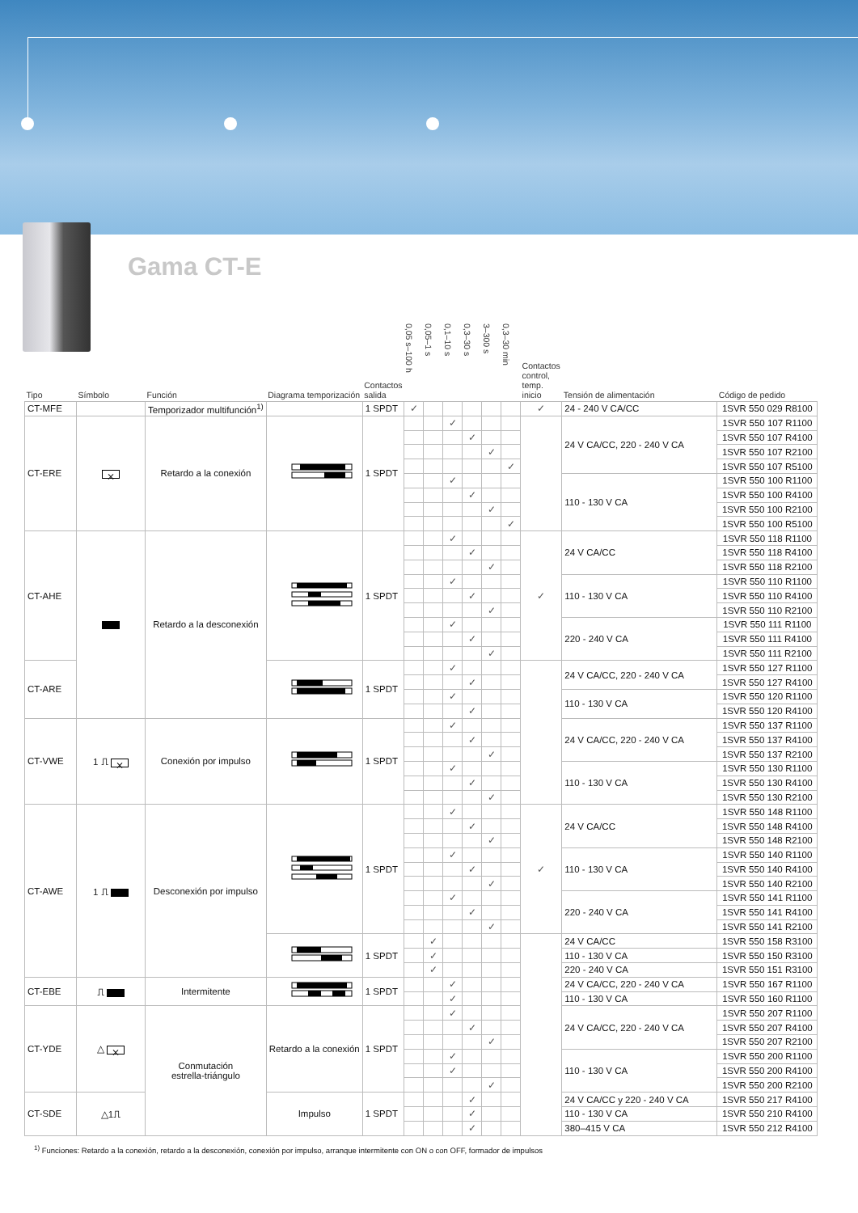Gama CT-E
| Tipo | Símbolo | Función | Diagrama temporización | Contactos salida | 0,05 s–100 h | 0,05–1 s | 0,1–10 s | 0,3–30 s | 3–300 s | 0,3–30 min | Contactos control, temp. inicio | Tensión de alimentación | Código de pedido |
| --- | --- | --- | --- | --- | --- | --- | --- | --- | --- | --- | --- | --- | --- |
| CT-MFE | | Temporizador multifunción<sup>1)</sup> | | 1 SPDT | ✓ | | | | | | ✓ | 24 - 240 V CA/CC | 1SVR 550 029 R8100 |
| CT-ERE | ⨯ | Retardo a la conexión | | 1 SPDT | | | ✓ | | | | | 24 V CA/CC, 220 - 240 V CA | 1SVR 550 107 R1100 |
| | | | | | | | | ✓ | | | | | 1SVR 550 107 R4100 |
| | | | | | | | | | ✓ | | | | 1SVR 550 107 R2100 |
| | | | | | | | | | | ✓ | | | 1SVR 550 107 R5100 |
| | | | | | | | ✓ | | | | | 110 - 130 V CA | 1SVR 550 100 R1100 |
| | | | | | | | | ✓ | | | | | 1SVR 550 100 R4100 |
| | | | | | | | | | ✓ | | | | 1SVR 550 100 R2100 |
| | | | | | | | | | | ✓ | | | 1SVR 550 100 R5100 |
| CT-AHE | | Retardo a la desconexión | | 1 SPDT | | | ✓ | | | | ✓ | 24 V CA/CC | 1SVR 550 118 R1100 |
| | | | | | | | | ✓ | | | | | 1SVR 550 118 R4100 |
| | | | | | | | | | ✓ | | | | 1SVR 550 118 R2100 |
| | | | | | | | ✓ | | | | | 110 - 130 V CA | 1SVR 550 110 R1100 |
| | | | | | | | | ✓ | | | | | 1SVR 550 110 R4100 |
| | | | | | | | | | ✓ | | | | 1SVR 550 110 R2100 |
| | | | | | | | ✓ | | | | | 220 - 240 V CA | 1SVR 550 111 R1100 |
| | | | | | | | | ✓ | | | | | 1SVR 550 111 R4100 |
| | | | | | | | | | ✓ | | | | 1SVR 550 111 R2100 |
| CT-ARE | | | | 1 SPDT | | | ✓ | | | | | 24 V CA/CC, 220 - 240 V CA | 1SVR 550 127 R1100 |
| | | | | | | | | ✓ | | | | | 1SVR 550 127 R4100 |
| | | | | | | | ✓ | | | | | 110 - 130 V CA | 1SVR 550 120 R1100 |
| | | | | | | | | ✓ | | | | | 1SVR 550 120 R4100 |
| CT-VWE | 1 ⎍ ⨯ | Conexión por impulso | | 1 SPDT | | | ✓ | | | | | 24 V CA/CC, 220 - 240 V CA | 1SVR 550 137 R1100 |
| | | | | | | | | ✓ | | | | | 1SVR 550 137 R4100 |
| | | | | | | | | | ✓ | | | | 1SVR 550 137 R2100 |
| | | | | | | | ✓ | | | | | 110 - 130 V CA | 1SVR 550 130 R1100 |
| | | | | | | | | ✓ | | | | | 1SVR 550 130 R4100 |
| | | | | | | | | | ✓ | | | | 1SVR 550 130 R2100 |
| CT-AWE | 1 ⎍ | Desconexión por impulso | | 1 SPDT | | | ✓ | | | | ✓ | 24 V CA/CC | 1SVR 550 148 R1100 |
| | | | | | | | | ✓ | | | | | 1SVR 550 148 R4100 |
| | | | | | | | | | ✓ | | | | 1SVR 550 148 R2100 |
| | | | | | | | ✓ | | | | | 110 - 130 V CA | 1SVR 550 140 R1100 |
| | | | | | | | | ✓ | | | | | 1SVR 550 140 R4100 |
| | | | | | | | | | ✓ | | | | 1SVR 550 140 R2100 |
| | | | | | | | ✓ | | | | | 220 - 240 V CA | 1SVR 550 141 R1100 |
| | | | | | | | | ✓ | | | | | 1SVR 550 141 R4100 |
| | | | | | | | | | ✓ | | | | 1SVR 550 141 R2100 |
| | | | | 1 SPDT | | ✓ | | | | | | 24 V CA/CC | 1SVR 550 158 R3100 |
| | | | | | | ✓ | | | | | | 110 - 130 V CA | 1SVR 550 150 R3100 |
| | | | | | | ✓ | | | | | | 220 - 240 V CA | 1SVR 550 151 R3100 |
| CT-EBE | ⎍ | Intermitente | | 1 SPDT | | | ✓ | | | | | 24 V CA/CC, 220 - 240 V CA | 1SVR 550 167 R1100 |
| | | | | | | | ✓ | | | | | 110 - 130 V CA | 1SVR 550 160 R1100 |
| CT-YDE | △ ⨯ | Conmutación estrella-triángulo | Retardo a la conexión | 1 SPDT | | | ✓ | | | | | 24 V CA/CC, 220 - 240 V CA | 1SVR 550 207 R1100 |
| | | | | | | | | ✓ | | | | | 1SVR 550 207 R4100 |
| | | | | | | | | | ✓ | | | | 1SVR 550 207 R2100 |
| | | | | | | | ✓ | | | | | 110 - 130 V CA | 1SVR 550 200 R1100 |
| | | | | | | | ✓ | | | | | | 1SVR 550 200 R4100 |
| | | | | | | | | | ✓ | | | | 1SVR 550 200 R2100 |
| CT-SDE | △1⎍ | | Impulso | 1 SPDT | | | | ✓ | | | | 24 V CA/CC y 220 - 240 V CA | 1SVR 550 217 R4100 |
| | | | | | | | | ✓ | | | | 110 - 130 V CA | 1SVR 550 210 R4100 |
| | | | | | | | | ✓ | | | | 380–415 V CA | 1SVR 550 212 R4100 |
<sup>1)</sup> Funciones: Retardo a la conexión, retardo a la desconexión, conexión por impulso, arranque intermitente con ON o con OFF, formador de impulsos